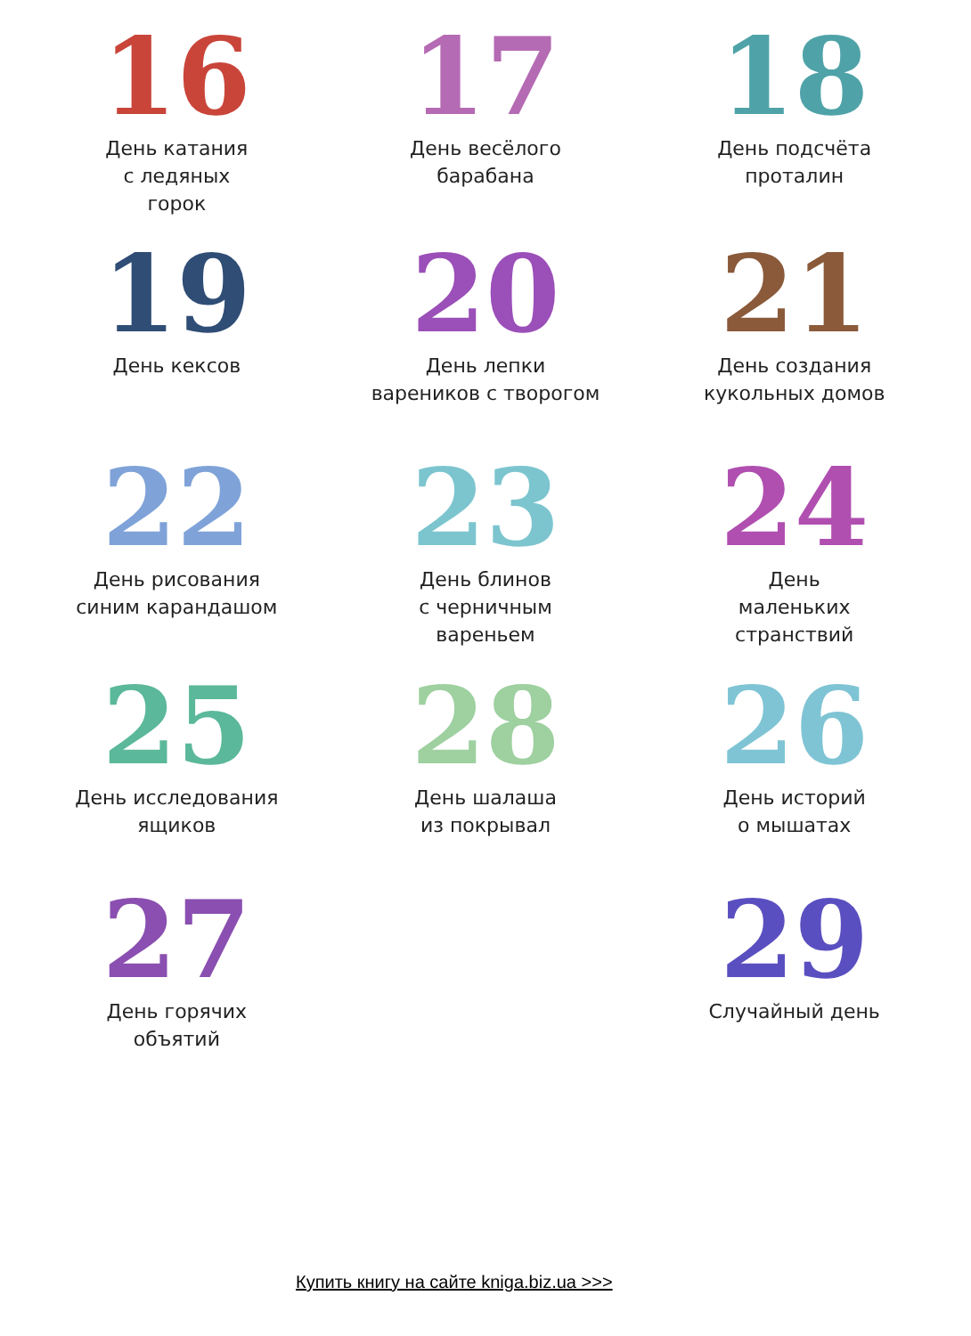16
День катания
с ледяных
горок
17
День весёлого
барабана
18
День подсчёта
проталин
19
День кексов
20
День лепки
вареников с творогом
21
День создания
кукольных домов
22
День рисования
синим карандашом
23
День блинов
с черничным
вареньем
24
День
маленьких
странствий
25
День исследования
ящиков
28
День шалаша
из покрывал
26
День историй
о мышатах
27
День горячих
объятий
29
Случайный день
Купить книгу на сайте kniga.biz.ua >>>